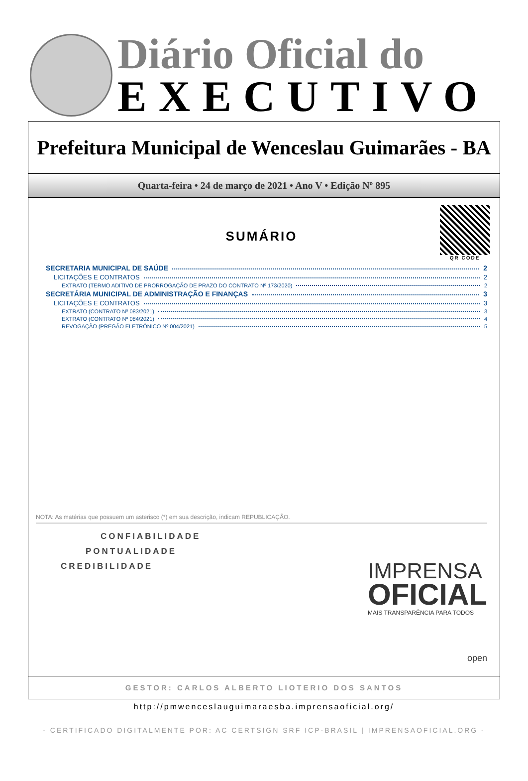Diário Oficial do
EXECUTIVO
Prefeitura Municipal de Wenceslau Guimarães - BA
Quarta-feira • 24 de março de 2021 • Ano V • Edição Nº 895
QR CODE
SUMÁRIO
SECRETARIA MUNICIPAL DE SAÚDE 2
LICITAÇÕES E CONTRATOS 2
EXTRATO (TERMO ADITIVO DE PRORROGAÇÃO DE PRAZO DO CONTRATO Nº 173/2020) 2
SECRETÁRIA MUNICIPAL DE ADMINISTRAÇÃO E FINANÇAS 3
LICITAÇÕES E CONTRATOS 3
EXTRATO (CONTRATO Nº 083/2021) 3
EXTRATO (CONTRATO Nº 084/2021) 4
REVOGAÇÃO (PREGÃO ELETRÔNICO Nº 004/2021) 5
NOTA: As matérias que possuem um asterisco (*) em sua descrição, indicam REPUBLICAÇÃO.
CONFIABILIDADE
PONTUALIDADE
CREDIBILIDADE
IMPRENSA
OFICIAL
MAIS TRANSPARÊNCIA PARA TODOS
open
GESTOR: CARLOS ALBERTO LIOTERIO DOS SANTOS
http://pmwenceslauguimaraesba.imprensaoficial.org/
- CERTIFICADO DIGITALMENTE POR: AC CERTSIGN SRF ICP-BRASIL | IMPRENSAOFICIAL.ORG -